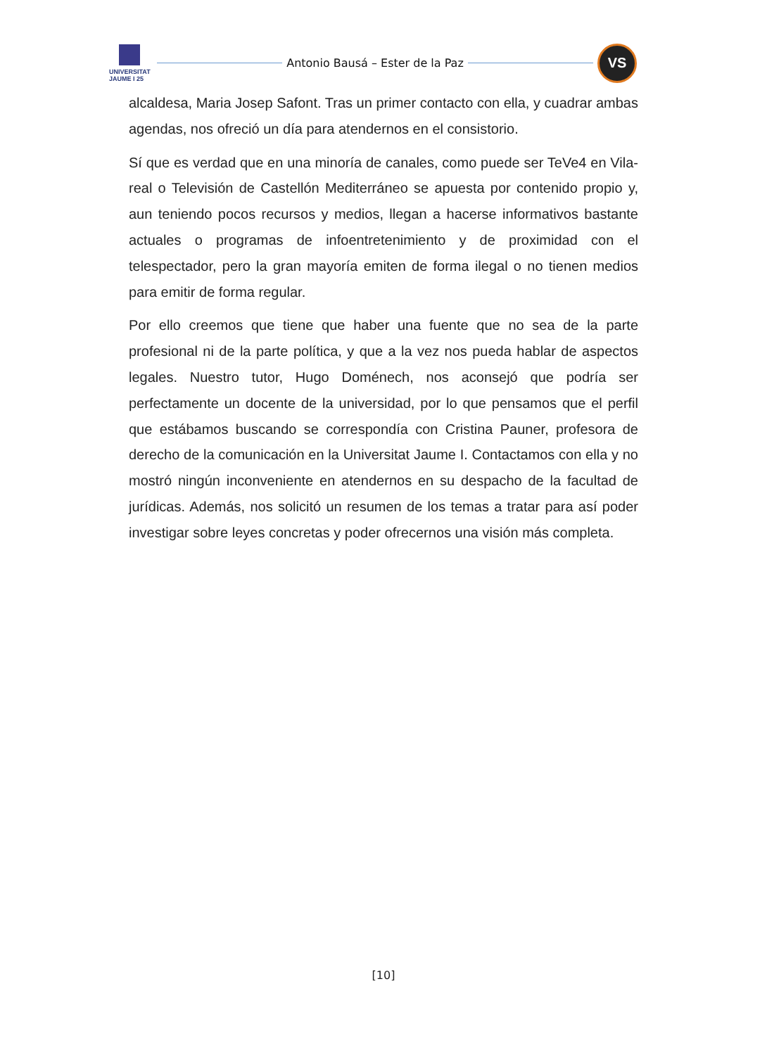UNIVERSITAT
JAUME I 25
Antonio Bausá – Ester de la Paz
VS
alcaldesa, Maria Josep Safont. Tras un primer contacto con ella, y cuadrar ambas agendas, nos ofreció un día para atendernos en el consistorio.
Sí que es verdad que en una minoría de canales, como puede ser TeVe4 en Vila-real o Televisión de Castellón Mediterráneo se apuesta por contenido propio y, aun teniendo pocos recursos y medios, llegan a hacerse informativos bastante actuales o programas de infoentretenimiento y de proximidad con el telespectador, pero la gran mayoría emiten de forma ilegal o no tienen medios para emitir de forma regular.
Por ello creemos que tiene que haber una fuente que no sea de la parte profesional ni de la parte política, y que a la vez nos pueda hablar de aspectos legales. Nuestro tutor, Hugo Doménech, nos aconsejó que podría ser perfectamente un docente de la universidad, por lo que pensamos que el perfil que estábamos buscando se correspondía con Cristina Pauner, profesora de derecho de la comunicación en la Universitat Jaume I. Contactamos con ella y no mostró ningún inconveniente en atendernos en su despacho de la facultad de jurídicas. Además, nos solicitó un resumen de los temas a tratar para así poder investigar sobre leyes concretas y poder ofrecernos una visión más completa.
[10]